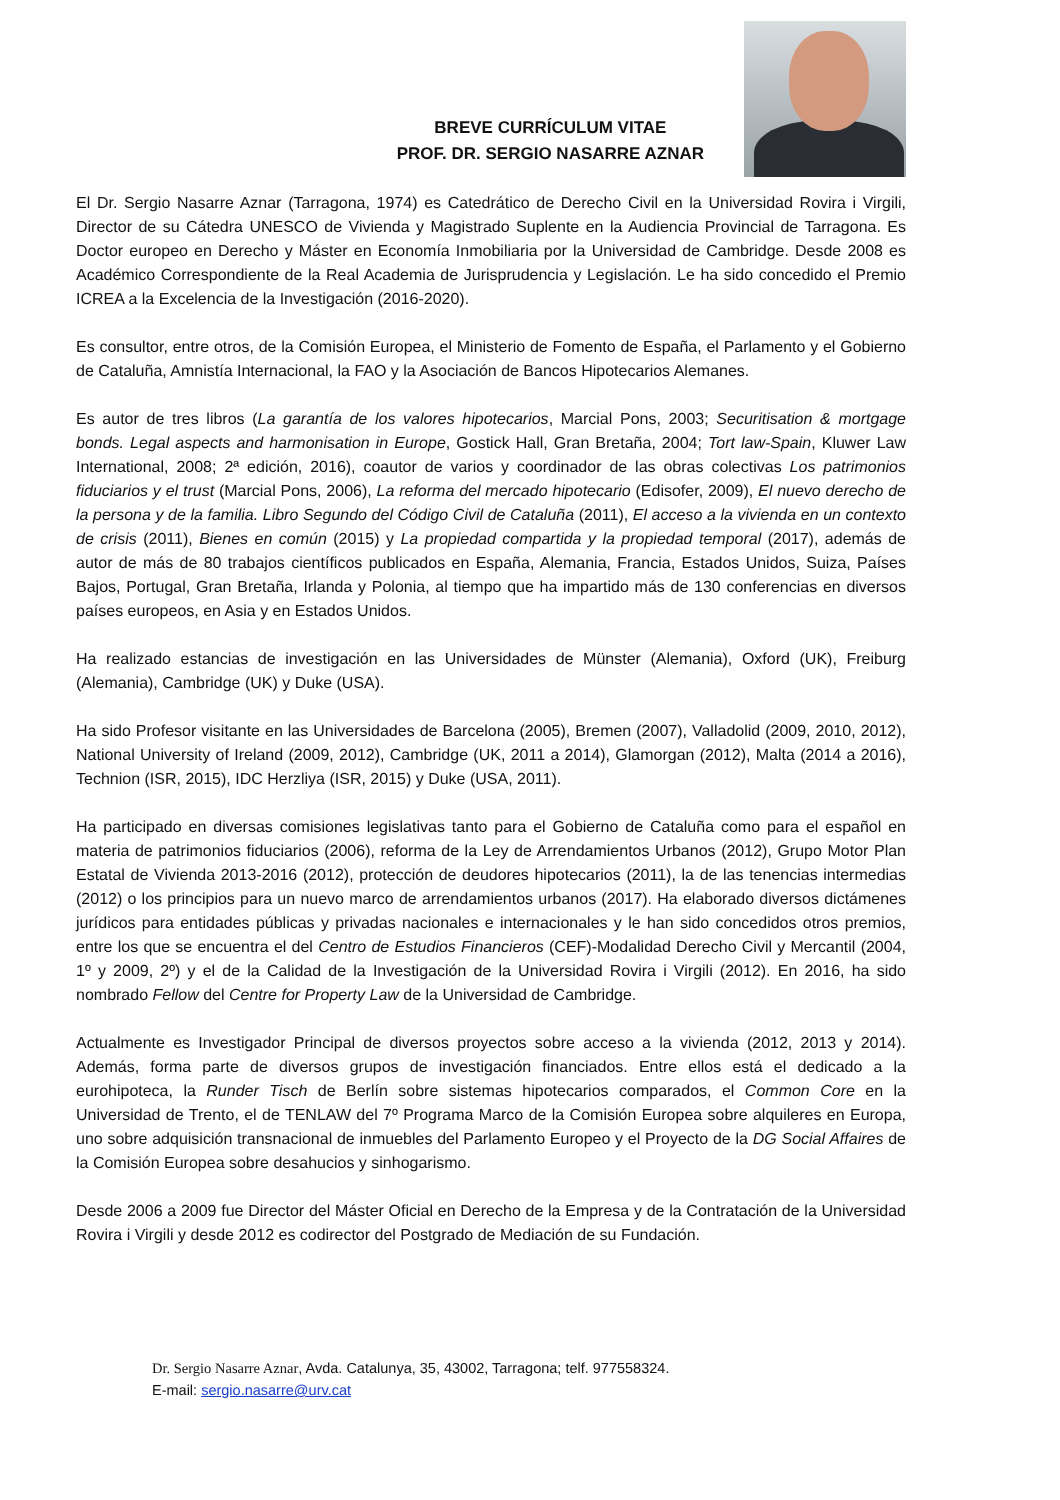BREVE CURRÍCULUM VITAE
PROF. DR. SERGIO NASARRE AZNAR
El Dr. Sergio Nasarre Aznar (Tarragona, 1974) es Catedrático de Derecho Civil en la Universidad Rovira i Virgili, Director de su Cátedra UNESCO de Vivienda y Magistrado Suplente en la Audiencia Provincial de Tarragona. Es Doctor europeo en Derecho y Máster en Economía Inmobiliaria por la Universidad de Cambridge. Desde 2008 es Académico Correspondiente de la Real Academia de Jurisprudencia y Legislación. Le ha sido concedido el Premio ICREA a la Excelencia de la Investigación (2016-2020).
Es consultor, entre otros, de la Comisión Europea, el Ministerio de Fomento de España, el Parlamento y el Gobierno de Cataluña, Amnistía Internacional, la FAO y la Asociación de Bancos Hipotecarios Alemanes.
Es autor de tres libros (La garantía de los valores hipotecarios, Marcial Pons, 2003; Securitisation & mortgage bonds. Legal aspects and harmonisation in Europe, Gostick Hall, Gran Bretaña, 2004; Tort law-Spain, Kluwer Law International, 2008; 2ª edición, 2016), coautor de varios y coordinador de las obras colectivas Los patrimonios fiduciarios y el trust (Marcial Pons, 2006), La reforma del mercado hipotecario (Edisofer, 2009), El nuevo derecho de la persona y de la familia. Libro Segundo del Código Civil de Cataluña (2011), El acceso a la vivienda en un contexto de crisis (2011), Bienes en común (2015) y La propiedad compartida y la propiedad temporal (2017), además de autor de más de 80 trabajos científicos publicados en España, Alemania, Francia, Estados Unidos, Suiza, Países Bajos, Portugal, Gran Bretaña, Irlanda y Polonia, al tiempo que ha impartido más de 130 conferencias en diversos países europeos, en Asia y en Estados Unidos.
Ha realizado estancias de investigación en las Universidades de Münster (Alemania), Oxford (UK), Freiburg (Alemania), Cambridge (UK) y Duke (USA).
Ha sido Profesor visitante en las Universidades de Barcelona (2005), Bremen (2007), Valladolid (2009, 2010, 2012), National University of Ireland (2009, 2012), Cambridge (UK, 2011 a 2014), Glamorgan (2012), Malta (2014 a 2016), Technion (ISR, 2015), IDC Herzliya (ISR, 2015) y Duke (USA, 2011).
Ha participado en diversas comisiones legislativas tanto para el Gobierno de Cataluña como para el español en materia de patrimonios fiduciarios (2006), reforma de la Ley de Arrendamientos Urbanos (2012), Grupo Motor Plan Estatal de Vivienda 2013-2016 (2012), protección de deudores hipotecarios (2011), la de las tenencias intermedias (2012) o los principios para un nuevo marco de arrendamientos urbanos (2017). Ha elaborado diversos dictámenes jurídicos para entidades públicas y privadas nacionales e internacionales y le han sido concedidos otros premios, entre los que se encuentra el del Centro de Estudios Financieros (CEF)-Modalidad Derecho Civil y Mercantil (2004, 1º y 2009, 2º) y el de la Calidad de la Investigación de la Universidad Rovira i Virgili (2012). En 2016, ha sido nombrado Fellow del Centre for Property Law de la Universidad de Cambridge.
Actualmente es Investigador Principal de diversos proyectos sobre acceso a la vivienda (2012, 2013 y 2014). Además, forma parte de diversos grupos de investigación financiados. Entre ellos está el dedicado a la eurohipoteca, la Runder Tisch de Berlín sobre sistemas hipotecarios comparados, el Common Core en la Universidad de Trento, el de TENLAW del 7º Programa Marco de la Comisión Europea sobre alquileres en Europa, uno sobre adquisición transnacional de inmuebles del Parlamento Europeo y el Proyecto de la DG Social Affaires de la Comisión Europea sobre desahucios y sinhogarismo.
Desde 2006 a 2009 fue Director del Máster Oficial en Derecho de la Empresa y de la Contratación de la Universidad Rovira i Virgili y desde 2012 es codirector del Postgrado de Mediación de su Fundación.
Dr. Sergio Nasarre Aznar, Avda. Catalunya, 35, 43002, Tarragona; telf. 977558324.
E-mail: sergio.nasarre@urv.cat